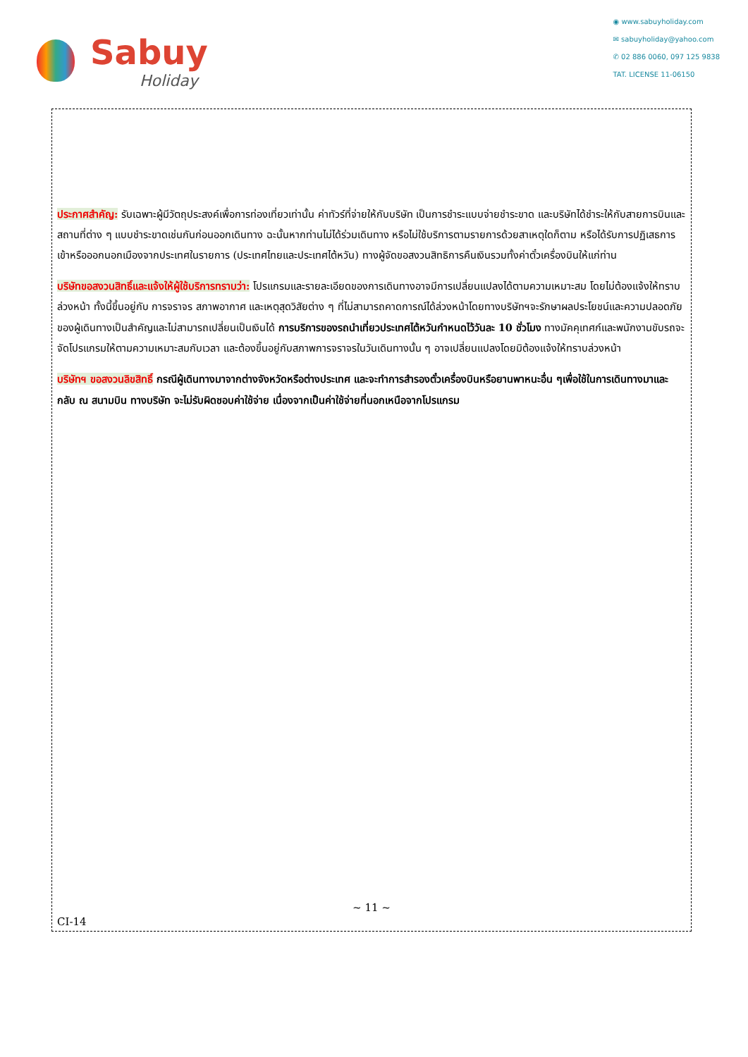Sabuy
Holiday
◉ www.sabuyholiday.com
✉ sabuyholiday@yahoo.com
✆ 02 886 0060, 097 125 9838
TAT. LICENSE 11-06150
ประกาศสำคัญ: รับเฉพาะผู้มีวัตถุประสงค์เพื่อการท่องเที่ยวเท่านั้น ค่าทัวร์ที่จ่ายให้กับบริษัท เป็นการชำระแบบจ่ายชำระขาด และบริษัทได้ชำระให้กับสายการบินและสถานที่ต่าง ๆ แบบชำระขาดเช่นกันก่อนออกเดินทาง ฉะนั้นหากท่านไม่ได้ร่วมเดินทาง หรือไม่ใช้บริการตามรายการด้วยสาเหตุใดก็ตาม หรือได้รับการปฏิเสธการเข้าหรือออกนอกเมืองจากประเทศในรายการ (ประเทศไทยและประเทศไต้หวัน) ทางผู้จัดขอสงวนสิทธิการคืนเงินรวมทั้งค่าตั๋วเครื่องบินให้แก่ท่าน
บริษัทขอสงวนสิทธิ์และแจ้งให้ผู้ใช้บริการทราบว่า: โปรแกรมและรายละเอียดของการเดินทางอาจมีการเปลี่ยนแปลงได้ตามความเหมาะสม โดยไม่ต้องแจ้งให้ทราบล่วงหน้า ทั้งนี้ขึ้นอยู่กับ การจราจร สภาพอากาศ และเหตุสุดวิสัยต่าง ๆ ที่ไม่สามารถคาดการณ์ได้ล่วงหน้าโดยทางบริษัทฯจะรักษาผลประโยชน์และความปลอดภัยของผู้เดินทางเป็นสำคัญและไม่สามารถเปลี่ยนเป็นเงินได้ การบริการของรถนำเที่ยวประเทศไต้หวันกำหนดไว้วันละ 10 ชั่วโมง ทางมัคคุเทศก์และพนักงานขับรถจะจัดโปรแกรมให้ตามความเหมาะสมกับเวลา และต้องขึ้นอยู่กับสภาพการจราจรในวันเดินทางนั้น ๆ อาจเปลี่ยนแปลงโดยมิต้องแจ้งให้ทราบล่วงหน้า
บริษัทฯ ขอสงวนลิขสิทธิ์ กรณีผู้เดินทางมาจากต่างจังหวัดหรือต่างประเทศ และจะทำการสำรองตั๋วเครื่องบินหรือยานพาหนะอื่น ๆเพื่อใช้ในการเดินทางมาและกลับ ณ สนามบิน ทางบริษัท จะไม่รับผิดชอบค่าใช้จ่าย เนื่องจากเป็นค่าใช้จ่ายที่นอกเหนือจากโปรแกรม
~ 11 ~
CI-14